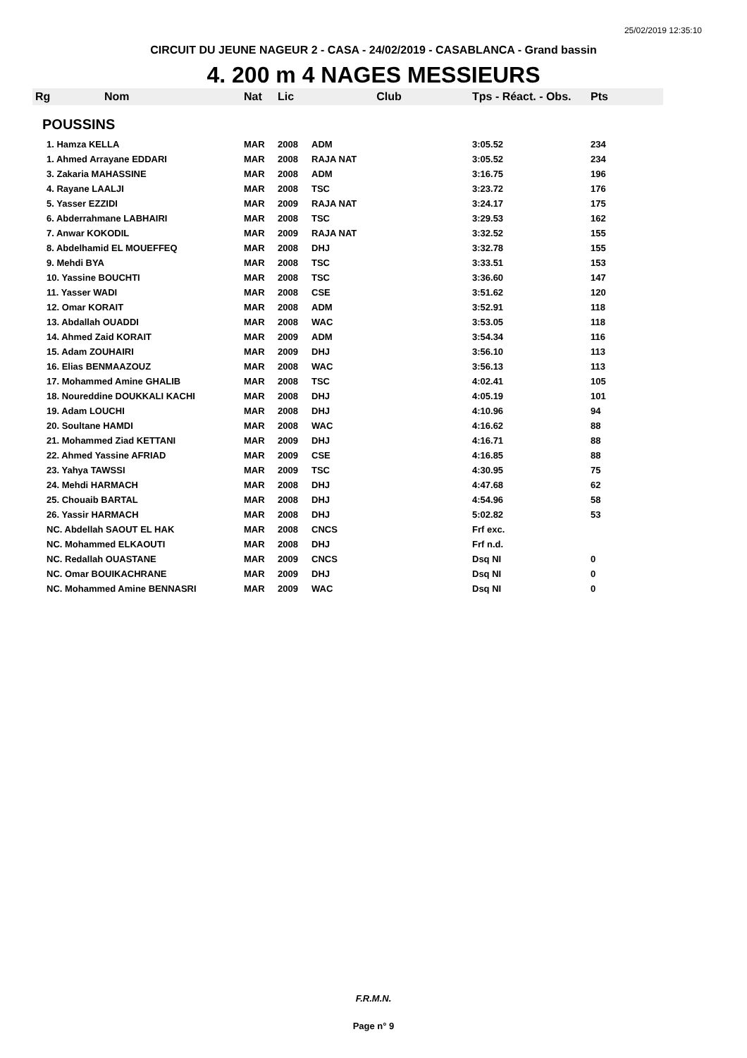25/02/2019 12:35:10
CIRCUIT DU JEUNE NAGEUR 2 - CASA - 24/02/2019 - CASABLANCA - Grand bassin
4. 200 m 4 NAGES MESSIEURS
| Rg | Nom | Nat | Lic | Club | Tps - Réact. - Obs. | Pts |
| --- | --- | --- | --- | --- | --- | --- |
| POUSSINS | | | | | | |
| 1. Hamza KELLA | | MAR | 2008 | ADM | 3:05.52 | 234 |
| 1. Ahmed Arrayane EDDARI | | MAR | 2008 | RAJA NAT | 3:05.52 | 234 |
| 3. Zakaria MAHASSINE | | MAR | 2008 | ADM | 3:16.75 | 196 |
| 4. Rayane LAALJI | | MAR | 2008 | TSC | 3:23.72 | 176 |
| 5. Yasser EZZIDI | | MAR | 2009 | RAJA NAT | 3:24.17 | 175 |
| 6. Abderrahmane LABHAIRI | | MAR | 2008 | TSC | 3:29.53 | 162 |
| 7. Anwar KOKODIL | | MAR | 2009 | RAJA NAT | 3:32.52 | 155 |
| 8. Abdelhamid EL MOUEFFEQ | | MAR | 2008 | DHJ | 3:32.78 | 155 |
| 9. Mehdi BYA | | MAR | 2008 | TSC | 3:33.51 | 153 |
| 10. Yassine BOUCHTI | | MAR | 2008 | TSC | 3:36.60 | 147 |
| 11. Yasser WADI | | MAR | 2008 | CSE | 3:51.62 | 120 |
| 12. Omar KORAIT | | MAR | 2008 | ADM | 3:52.91 | 118 |
| 13. Abdallah OUADDI | | MAR | 2008 | WAC | 3:53.05 | 118 |
| 14. Ahmed Zaid KORAIT | | MAR | 2009 | ADM | 3:54.34 | 116 |
| 15. Adam ZOUHAIRI | | MAR | 2009 | DHJ | 3:56.10 | 113 |
| 16. Elias BENMAAZOUZ | | MAR | 2008 | WAC | 3:56.13 | 113 |
| 17. Mohammed Amine GHALIB | | MAR | 2008 | TSC | 4:02.41 | 105 |
| 18. Noureddine DOUKKALI KACHI | | MAR | 2008 | DHJ | 4:05.19 | 101 |
| 19. Adam LOUCHI | | MAR | 2008 | DHJ | 4:10.96 | 94 |
| 20. Soultane HAMDI | | MAR | 2008 | WAC | 4:16.62 | 88 |
| 21. Mohammed Ziad KETTANI | | MAR | 2009 | DHJ | 4:16.71 | 88 |
| 22. Ahmed Yassine AFRIAD | | MAR | 2009 | CSE | 4:16.85 | 88 |
| 23. Yahya TAWSSI | | MAR | 2009 | TSC | 4:30.95 | 75 |
| 24. Mehdi HARMACH | | MAR | 2008 | DHJ | 4:47.68 | 62 |
| 25. Chouaib BARTAL | | MAR | 2008 | DHJ | 4:54.96 | 58 |
| 26. Yassir HARMACH | | MAR | 2008 | DHJ | 5:02.82 | 53 |
| NC. Abdellah SAOUT EL HAK | | MAR | 2008 | CNCS | Frf exc. | |
| NC. Mohammed ELKAOUTI | | MAR | 2008 | DHJ | Frf n.d. | |
| NC. Redallah OUASTANE | | MAR | 2009 | CNCS | Dsq NI | 0 |
| NC. Omar BOUIKACHRANE | | MAR | 2009 | DHJ | Dsq NI | 0 |
| NC. Mohammed Amine BENNASRI | | MAR | 2009 | WAC | Dsq NI | 0 |
F.R.M.N.
Page n° 9